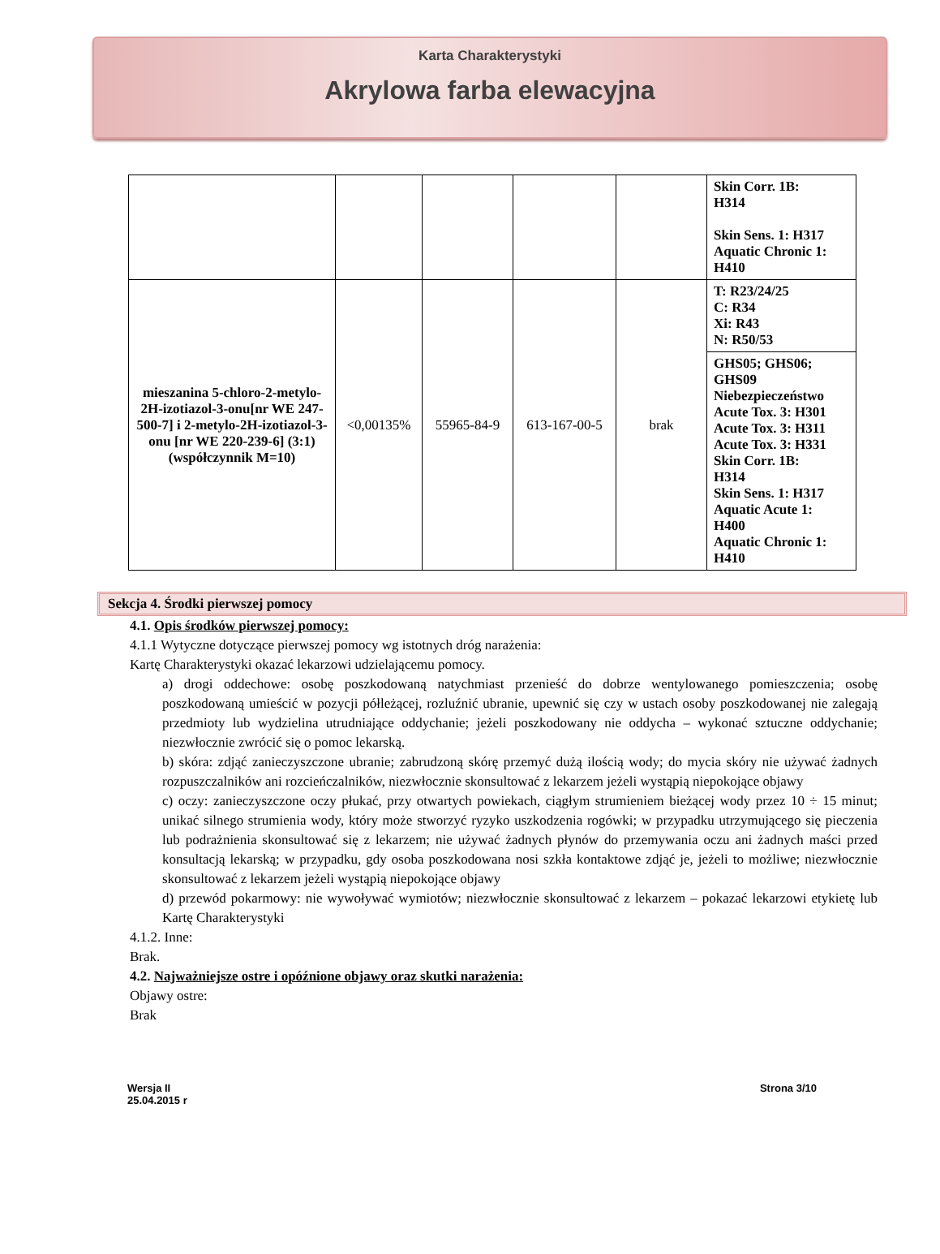Karta Charakterystyki
Akrylowa farba elewacyjna
| | | | | | Skin Corr. 1B: H314 Skin Sens. 1: H317 Aquatic Chronic 1: H410 |
| mieszanina 5-chloro-2-metylo-2H-izotiazol-3-onu[nr WE 247-500-7] i 2-metylo-2H-izotiazol-3-onu [nr WE 220-239-6] (3:1) (współczynnik M=10) | <0,00135% | 55965-84-9 | 613-167-00-5 | brak | T: R23/24/25 C: R34 Xi: R43 N: R50/53 |
| | | | | | GHS05; GHS06; GHS09 Niebezpieczeństwo Acute Tox. 3: H301 Acute Tox. 3: H311 Acute Tox. 3: H331 Skin Corr. 1B: H314 Skin Sens. 1: H317 Aquatic Acute 1: H400 Aquatic Chronic 1: H410 |
Sekcja 4. Środki pierwszej pomocy
4.1. Opis środków pierwszej pomocy:
4.1.1 Wytyczne dotyczące pierwszej pomocy wg istotnych dróg narażenia:
Kartę Charakterystyki okazać lekarzowi udzielającemu pomocy.
a) drogi oddechowe: osobę poszkodowaną natychmiast przenieść do dobrze wentylowanego pomieszczenia; osobę poszkodowaną umieścić w pozycji półleżącej, rozluźnić ubranie, upewnić się czy w ustach osoby poszkodowanej nie zalegają przedmioty lub wydzielina utrudniające oddychanie; jeżeli poszkodowany nie oddycha – wykonać sztuczne oddychanie; niezwłocznie zwrócić się o pomoc lekarską.
b) skóra: zdjąć zanieczyszczone ubranie; zabrudzoną skórę przemyć dużą ilością wody; do mycia skóry nie używać żadnych rozpuszczalników ani rozcieńczalników, niezwłocznie skonsultować z lekarzem jeżeli wystąpią niepokojące objawy
c) oczy: zanieczyszczone oczy płukać, przy otwartych powiekach, ciągłym strumieniem bieżącej wody przez 10 ÷ 15 minut; unikać silnego strumienia wody, który może stworzyć ryzyko uszkodzenia rogówki; w przypadku utrzymującego się pieczenia lub podrażnienia skonsultować się z lekarzem; nie używać żadnych płynów do przemywania oczu ani żadnych maści przed konsultacją lekarską; w przypadku, gdy osoba poszkodowana nosi szkła kontaktowe zdjąć je, jeżeli to możliwe; niezwłocznie skonsultować z lekarzem jeżeli wystąpią niepokojące objawy
d) przewód pokarmowy: nie wywoływać wymiotów; niezwłocznie skonsultować z lekarzem – pokazać lekarzowi etykietę lub Kartę Charakterystyki
4.1.2. Inne:
Brak.
4.2. Najważniejsze ostre i opóźnione objawy oraz skutki narażenia:
Objawy ostre:
Brak
Wersja II
25.04.2015 r
Strona 3/10